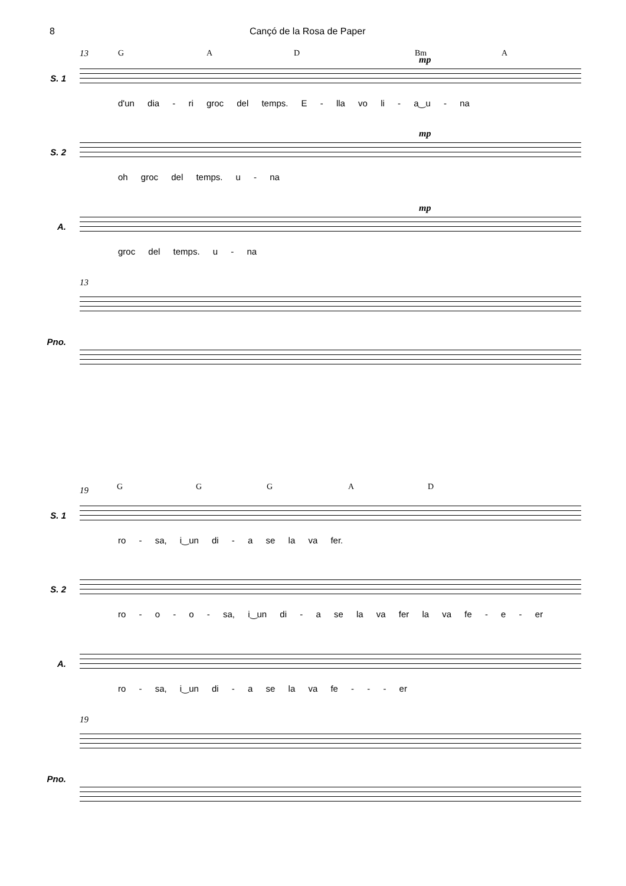8 Cançó de la Rosa de Paper
13 G A D Bm A
mp
S. 1
d'un dia - ri groc del temps. E - lla vo li - a‿u - na
mp
S. 2
oh groc del temps. u - na
mp
A.
groc del temps. u - na
13
Pno.
19 G G G A D
S. 1
ro - sa, i‿un di - a se la va fer.
S. 2
ro - o - o - sa, i‿un di - a se la va fer la va fe - e - er
A.
ro - sa, i‿un di - a se la va fe - - - er
19
Pno.